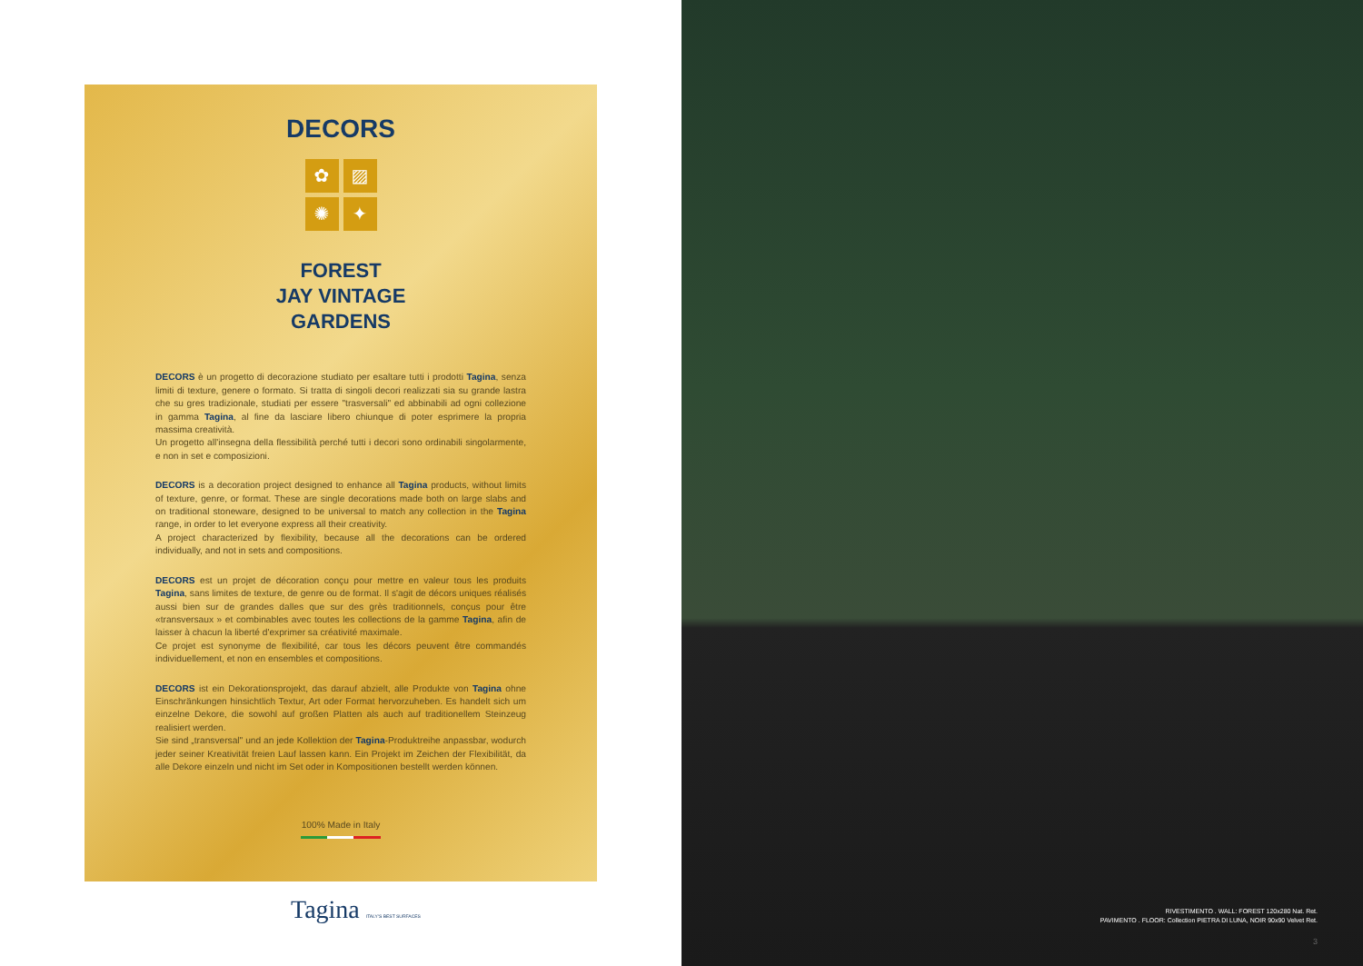DECORS
✿
▨
✺
✦
FOREST
JAY VINTAGE
GARDENS
DECORS è un progetto di decorazione studiato per esaltare tutti i prodotti Tagina, senza limiti di texture, genere o formato. Si tratta di singoli decori realizzati sia su grande lastra che su gres tradizionale, studiati per essere "trasversali" ed abbinabili ad ogni collezione in gamma Tagina, al fine da lasciare libero chiunque di poter esprimere la propria massima creatività.
Un progetto all'insegna della flessibilità perché tutti i decori sono ordinabili singolarmente, e non in set e composizioni.
DECORS is a decoration project designed to enhance all Tagina products, without limits of texture, genre, or format. These are single decorations made both on large slabs and on traditional stoneware, designed to be universal to match any collection in the Tagina range, in order to let everyone express all their creativity.
A project characterized by flexibility, because all the decorations can be ordered individually, and not in sets and compositions.
DECORS est un projet de décoration conçu pour mettre en valeur tous les produits Tagina, sans limites de texture, de genre ou de format. Il s'agit de décors uniques réalisés aussi bien sur de grandes dalles que sur des grès traditionnels, conçus pour être «transversaux » et combinables avec toutes les collections de la gamme Tagina, afin de laisser à chacun la liberté d'exprimer sa créativité maximale.
Ce projet est synonyme de flexibilité, car tous les décors peuvent être commandés individuellement, et non en ensembles et compositions.
DECORS ist ein Dekorationsprojekt, das darauf abzielt, alle Produkte von Tagina ohne Einschränkungen hinsichtlich Textur, Art oder Format hervorzuheben. Es handelt sich um einzelne Dekore, die sowohl auf großen Platten als auch auf traditionellem Steinzeug realisiert werden.
Sie sind „transversal" und an jede Kollektion der Tagina-Produktreihe anpassbar, wodurch jeder seiner Kreativität freien Lauf lassen kann. Ein Projekt im Zeichen der Flexibilität, da alle Dekore einzeln und nicht im Set oder in Kompositionen bestellt werden können.
100% Made in Italy
Tagina ITALY'S BEST SURFACES
RIVESTIMENTO . WALL: FOREST 120x280 Nat. Ret.
PAVIMENTO . FLOOR: Collection PIETRA DI LUNA, NOIR 90x90 Velvet Ret.
3